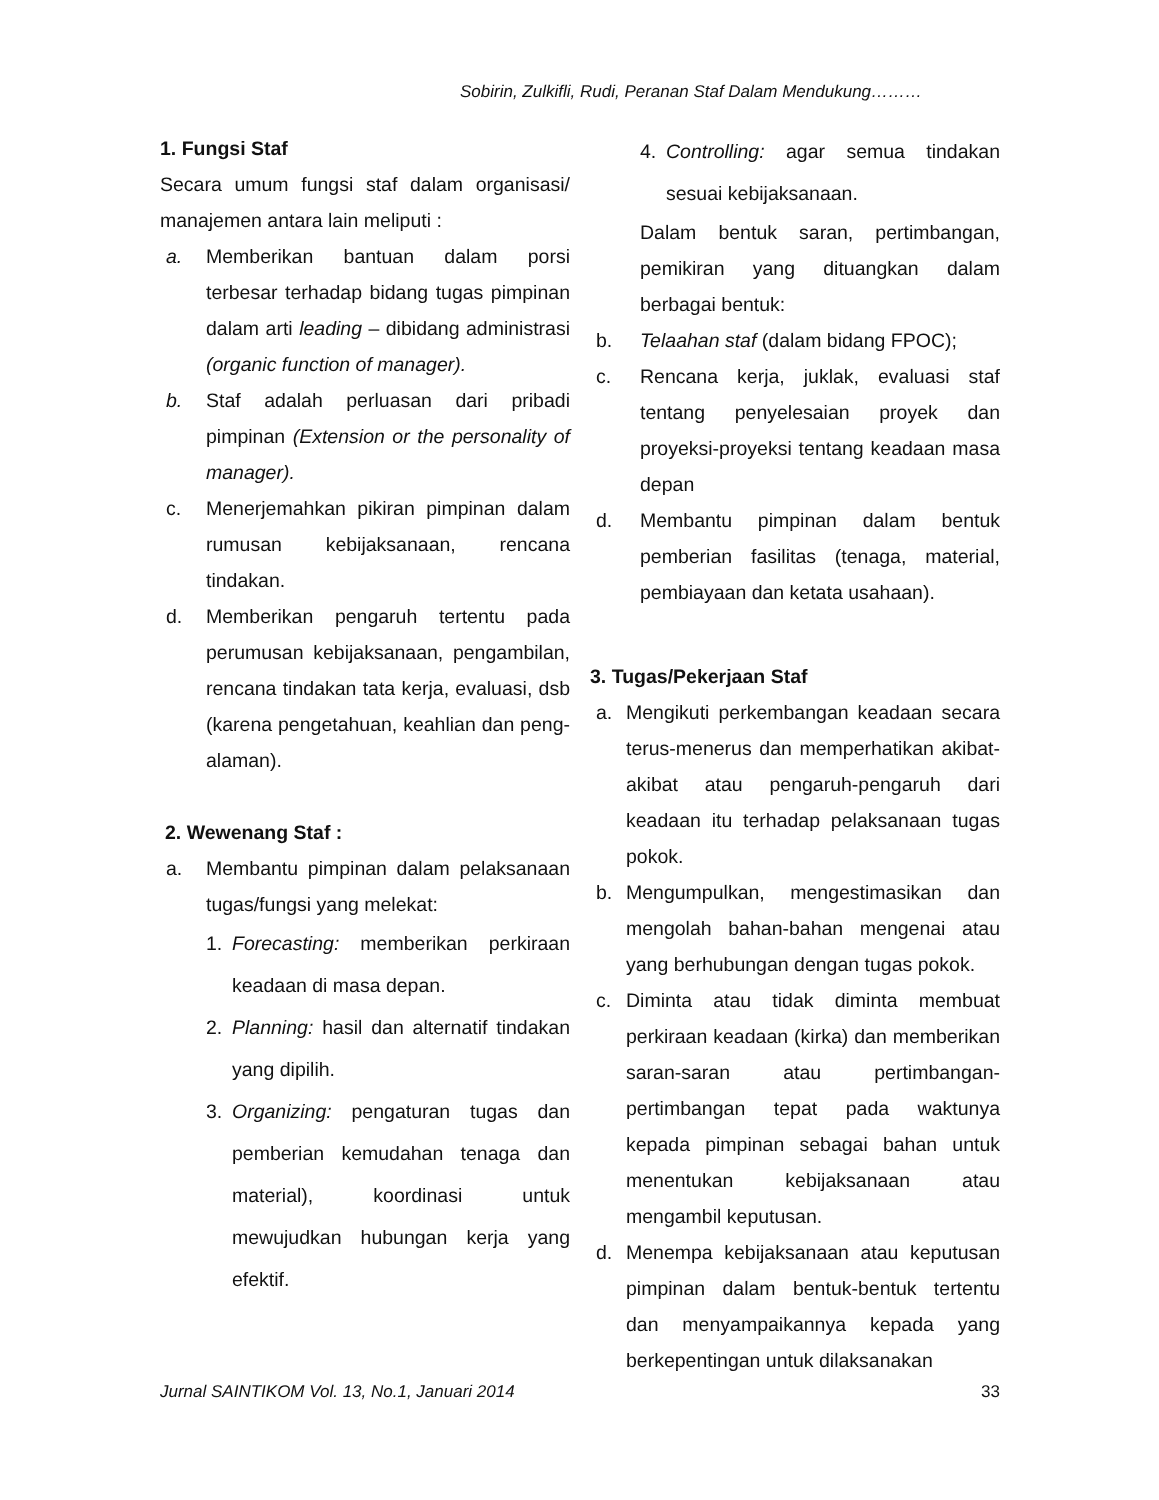Sobirin, Zulkifli, Rudi, Peranan Staf Dalam Mendukung………
1. Fungsi Staf
Secara umum fungsi staf dalam organisasi/ manajemen antara lain meliputi :
a. Memberikan bantuan dalam porsi terbesar terhadap bidang tugas pimpinan dalam arti leading – dibidang administrasi (organic function of manager).
b. Staf adalah perluasan dari pribadi pimpinan (Extension or the personality of manager).
c. Menerjemahkan pikiran pimpinan dalam rumusan kebijaksanaan, rencana tindakan.
d. Memberikan pengaruh tertentu pada perumusan kebijaksanaan, pengambilan, rencana tindakan tata kerja, evaluasi, dsb (karena pengetahuan, keahlian dan peng-alaman).
2. Wewenang Staf :
a. Membantu pimpinan dalam pelaksanaan tugas/fungsi yang melekat:
1. Forecasting: memberikan perkiraan keadaan di masa depan.
2. Planning: hasil dan alternatif tindakan yang dipilih.
3. Organizing: pengaturan tugas dan pemberian kemudahan tenaga dan material), koordinasi untuk mewujudkan hubungan kerja yang efektif.
4. Controlling: agar semua tindakan sesuai kebijaksanaan.
Dalam bentuk saran, pertimbangan, pemikiran yang dituangkan dalam berbagai bentuk:
b. Telaahan staf (dalam bidang FPOC);
c. Rencana kerja, juklak, evaluasi staf tentang penyelesaian proyek dan proyeksi-proyeksi tentang keadaan masa depan
d. Membantu pimpinan dalam bentuk pemberian fasilitas (tenaga, material, pembiayaan dan ketata usahaan).
3. Tugas/Pekerjaan Staf
a. Mengikuti perkembangan keadaan secara terus-menerus dan memperhatikan akibat-akibat atau pengaruh-pengaruh dari keadaan itu terhadap pelaksanaan tugas pokok.
b. Mengumpulkan, mengestimasikan dan mengolah bahan-bahan mengenai atau yang berhubungan dengan tugas pokok.
c. Diminta atau tidak diminta membuat perkiraan keadaan (kirka) dan memberikan saran-saran atau pertimbangan-pertimbangan tepat pada waktunya kepada pimpinan sebagai bahan untuk menentukan kebijaksanaan atau mengambil keputusan.
d. Menempa kebijaksanaan atau keputusan pimpinan dalam bentuk-bentuk tertentu dan menyampaikannya kepada yang berkepentingan untuk dilaksanakan
Jurnal SAINTIKOM Vol. 13, No.1, Januari 2014 33